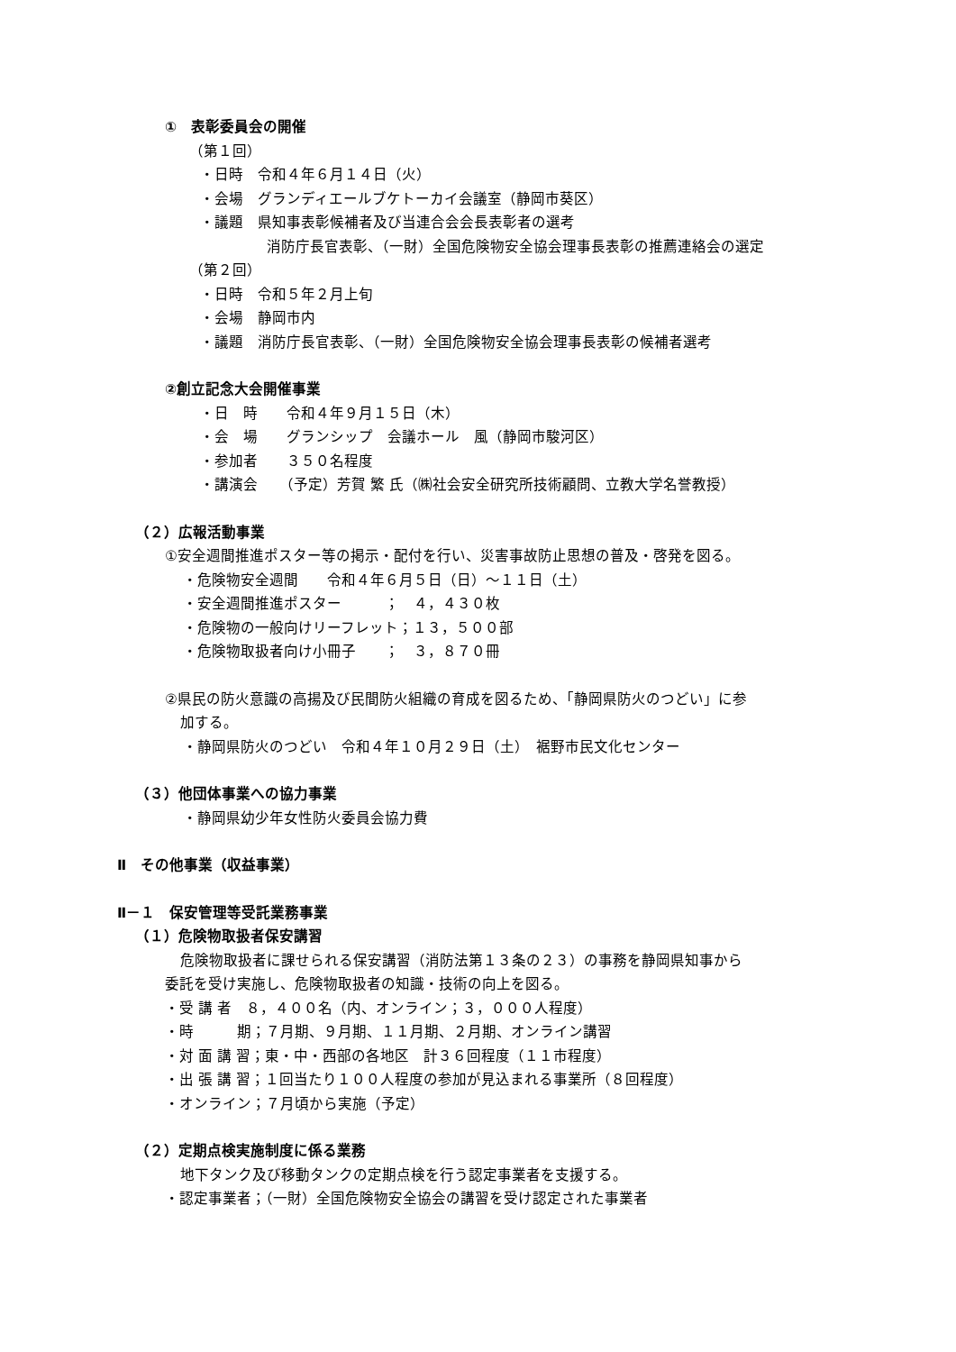①　表彰委員会の開催
（第１回）
・日時　令和４年６月１４日（火）
・会場　グランディエールブケトーカイ会議室（静岡市葵区）
・議題　県知事表彰候補者及び当連合会会長表彰者の選考
消防庁長官表彰、（一財）全国危険物安全協会理事長表彰の推薦連絡会の選定
（第２回）
・日時　令和５年２月上旬
・会場　静岡市内
・議題　消防庁長官表彰、（一財）全国危険物安全協会理事長表彰の候補者選考
②創立記念大会開催事業
・日　時　　令和４年９月１５日（木）
・会　場　　グランシップ　会議ホール　風（静岡市駿河区）
・参加者　　３５０名程度
・講演会　　（予定）芳賀 繁 氏（㈱社会安全研究所技術顧問、立教大学名誉教授）
（２）広報活動事業
①安全週間推進ポスター等の掲示・配付を行い、災害事故防止思想の普及・啓発を図る。
・危険物安全週間　　令和４年６月５日（日）～１１日（土）
・安全週間推進ポスター　　　；　４，４３０枚
・危険物の一般向けリーフレット；１３，５００部
・危険物取扱者向け小冊子　　；　３，８７０冊
②県民の防火意識の高揚及び民間防火組織の育成を図るため、「静岡県防火のつどい」に参
加する。
・静岡県防火のつどい　令和４年１０月２９日（土）　裾野市民文化センター
（３）他団体事業への協力事業
・静岡県幼少年女性防火委員会協力費
Ⅱ　その他事業（収益事業）
Ⅱ－１　保安管理等受託業務事業
（１）危険物取扱者保安講習
危険物取扱者に課せられる保安講習（消防法第１３条の２３）の事務を静岡県知事から
委託を受け実施し、危険物取扱者の知識・技術の向上を図る。
・受 講 者　８，４００名（内、オンライン；３，０００人程度）
・時　　　期；７月期、９月期、１１月期、２月期、オンライン講習
・対 面 講 習；東・中・西部の各地区　計３６回程度（１１市程度）
・出 張 講 習；１回当たり１００人程度の参加が見込まれる事業所（８回程度）
・オンライン；７月頃から実施（予定）
（２）定期点検実施制度に係る業務
地下タンク及び移動タンクの定期点検を行う認定事業者を支援する。
・認定事業者；（一財）全国危険物安全協会の講習を受け認定された事業者